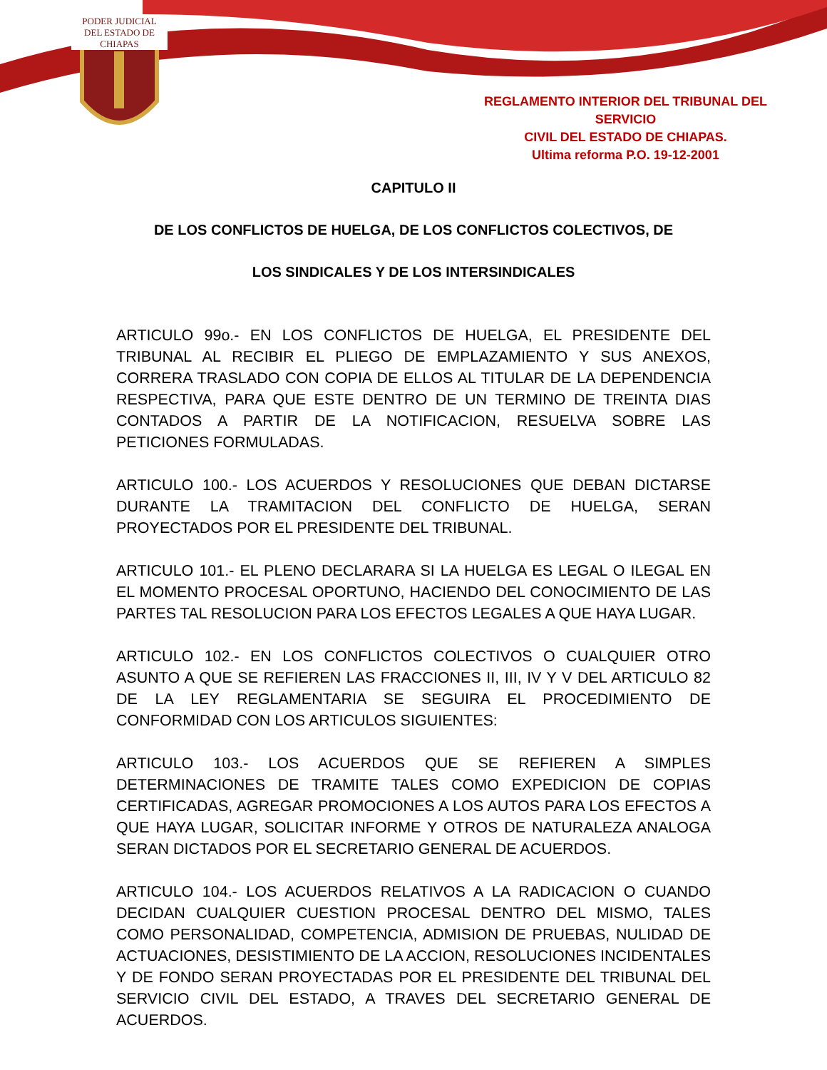PODER JUDICIAL
DEL ESTADO DE CHIAPAS
REGLAMENTO INTERIOR DEL TRIBUNAL DEL SERVICIO
CIVIL DEL ESTADO DE CHIAPAS.
Ultima reforma P.O. 19-12-2001
CAPITULO II
DE LOS CONFLICTOS DE HUELGA, DE LOS CONFLICTOS COLECTIVOS, DE
LOS SINDICALES Y DE LOS INTERSINDICALES
ARTICULO 99o.- EN LOS CONFLICTOS DE HUELGA, EL PRESIDENTE DEL TRIBUNAL AL RECIBIR EL PLIEGO DE EMPLAZAMIENTO Y SUS ANEXOS, CORRERA TRASLADO CON COPIA DE ELLOS AL TITULAR DE LA DEPENDENCIA RESPECTIVA, PARA QUE ESTE DENTRO DE UN TERMINO DE TREINTA DIAS CONTADOS A PARTIR DE LA NOTIFICACION, RESUELVA SOBRE LAS PETICIONES FORMULADAS.
ARTICULO 100.- LOS ACUERDOS Y RESOLUCIONES QUE DEBAN DICTARSE DURANTE LA TRAMITACION DEL CONFLICTO DE HUELGA, SERAN PROYECTADOS POR EL PRESIDENTE DEL TRIBUNAL.
ARTICULO 101.- EL PLENO DECLARARA SI LA HUELGA ES LEGAL O ILEGAL EN EL MOMENTO PROCESAL OPORTUNO, HACIENDO DEL CONOCIMIENTO DE LAS PARTES TAL RESOLUCION PARA LOS EFECTOS LEGALES A QUE HAYA LUGAR.
ARTICULO 102.- EN LOS CONFLICTOS COLECTIVOS O CUALQUIER OTRO ASUNTO A QUE SE REFIEREN LAS FRACCIONES II, III, IV Y V DEL ARTICULO 82 DE LA LEY REGLAMENTARIA SE SEGUIRA EL PROCEDIMIENTO DE CONFORMIDAD CON LOS ARTICULOS SIGUIENTES:
ARTICULO 103.- LOS ACUERDOS QUE SE REFIEREN A SIMPLES DETERMINACIONES DE TRAMITE TALES COMO EXPEDICION DE COPIAS CERTIFICADAS, AGREGAR PROMOCIONES A LOS AUTOS PARA LOS EFECTOS A QUE HAYA LUGAR, SOLICITAR INFORME Y OTROS DE NATURALEZA ANALOGA SERAN DICTADOS POR EL SECRETARIO GENERAL DE ACUERDOS.
ARTICULO 104.- LOS ACUERDOS RELATIVOS A LA RADICACION O CUANDO DECIDAN CUALQUIER CUESTION PROCESAL DENTRO DEL MISMO, TALES COMO PERSONALIDAD, COMPETENCIA, ADMISION DE PRUEBAS, NULIDAD DE ACTUACIONES, DESISTIMIENTO DE LA ACCION, RESOLUCIONES INCIDENTALES Y DE FONDO SERAN PROYECTADAS POR EL PRESIDENTE DEL TRIBUNAL DEL SERVICIO CIVIL DEL ESTADO, A TRAVES DEL SECRETARIO GENERAL DE ACUERDOS.